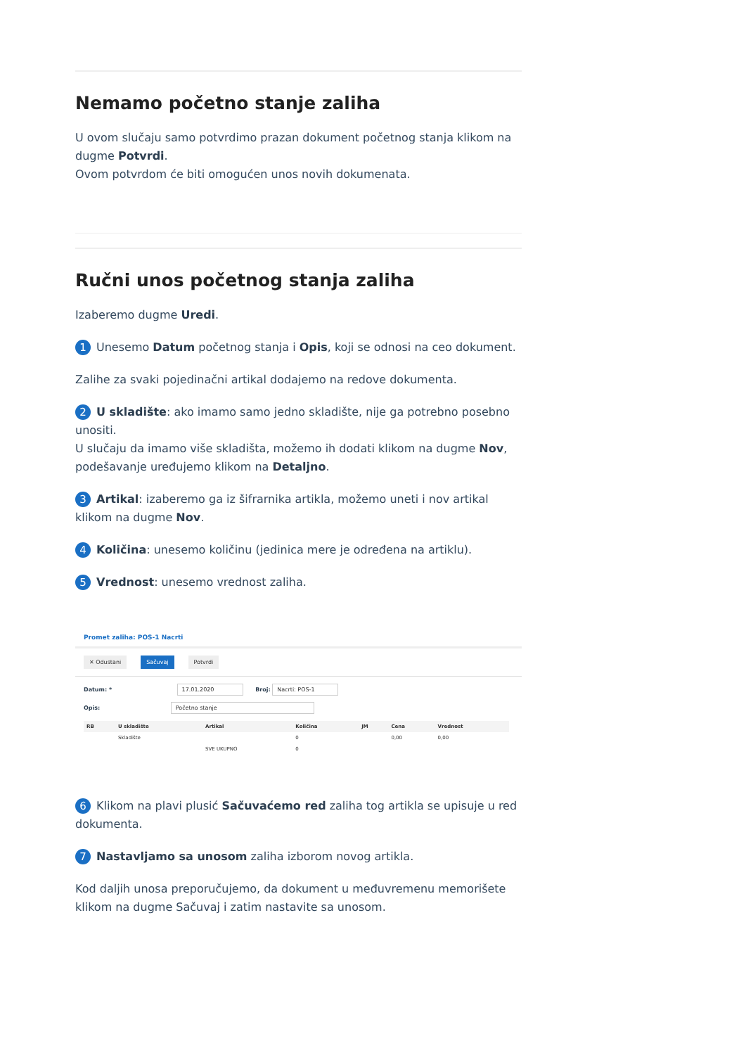Nemamo početno stanje zaliha
U ovom slučaju samo potvrdimo prazan dokument početnog stanja klikom na dugme Potvrdi.
Ovom potvrdom će biti omogućen unos novih dokumenata.
Ručni unos početnog stanja zaliha
Izaberemo dugme Uredi.
1 Unesemo Datum početnog stanja i Opis, koji se odnosi na ceo dokument.
Zalihe za svaki pojedinačni artikal dodajemo na redove dokumenta.
2 U skladište: ako imamo samo jedno skladište, nije ga potrebno posebno unositi.
U slučaju da imamo više skladišta, možemo ih dodati klikom na dugme Nov, podešavanje uređujemo klikom na Detaljno.
3 Artikal: izaberemo ga iz šifrarnika artikla, možemo uneti i nov artikal klikom na dugme Nov.
4 Količina: unesemo količinu (jedinica mere je određena na artiklu).
5 Vrednost: unesemo vrednost zaliha.
Promet zaliha: POS-1 Nacrti
✕ Odustani Sačuvaj Potvrdi
Datum: * 17.01.2020 Broj: Nacrti: POS-1
Opis: Početno stanje
| RB | U skladište | Artikal | Količina | JM | Cena | Vrednost |
| --- | --- | --- | --- | --- | --- | --- |
| | Skladište | | 0 | | 0,00 | 0,00 |
| | | SVE UKUPNO | 0 | | | |
6 Klikom na plavi plusić Sačuvaćemo red zaliha tog artikla se upisuje u red dokumenta.
7 Nastavljamo sa unosom zaliha izborom novog artikla.
Kod daljih unosa preporučujemo, da dokument u međuvremenu memorišete klikom na dugme Sačuvaj i zatim nastavite sa unosom.